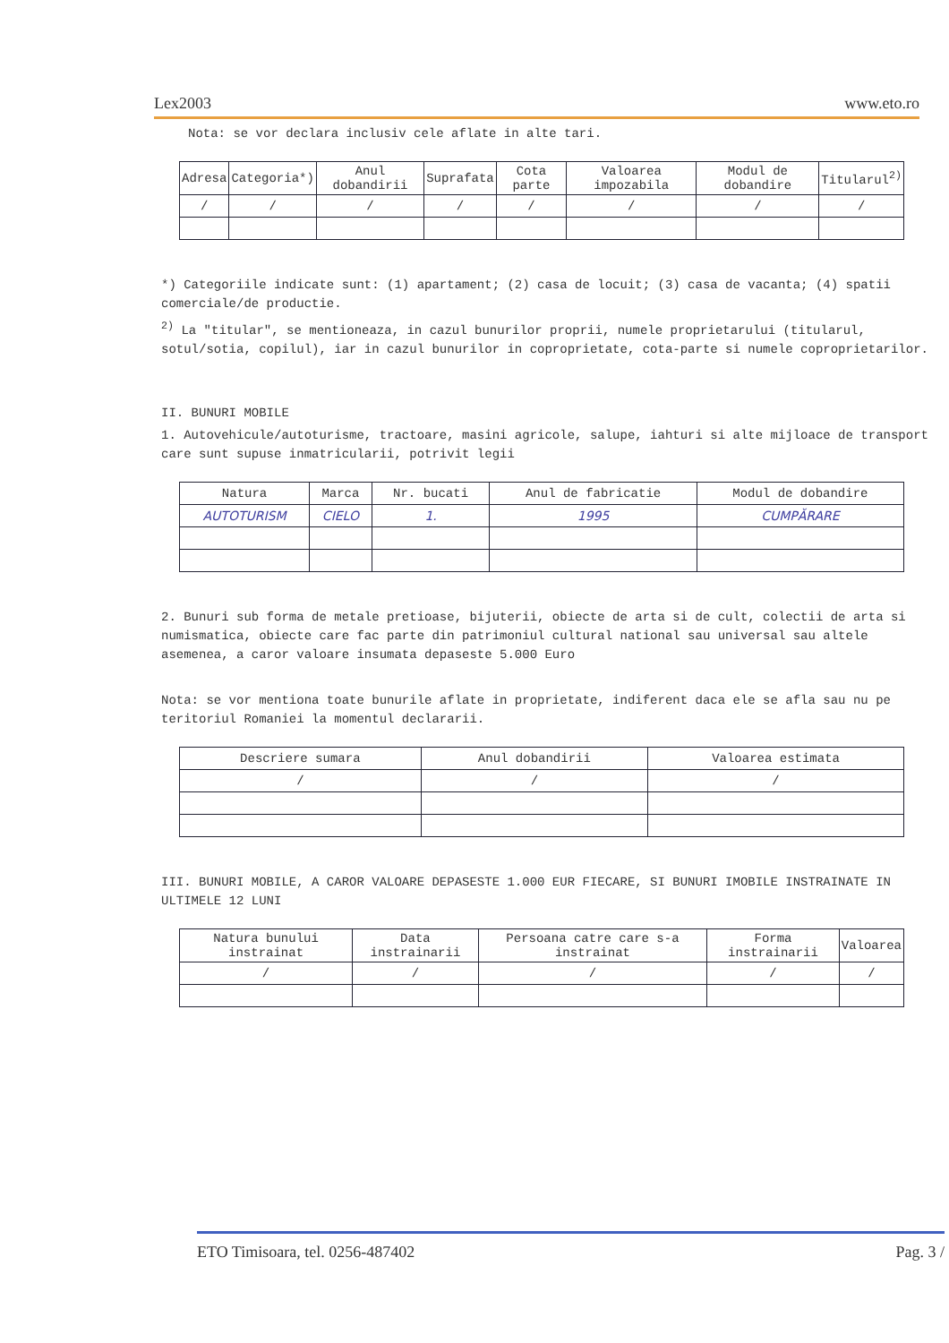Lex2003 www.eto.ro
Nota: se vor declara inclusiv cele aflate in alte tari.
| Adresa | Categoria*) | Anul dobandirii | Suprafata | Cota parte | Valoarea impozabila | Modul de dobandire | Titularul<sup>2)</sup> |
| --- | --- | --- | --- | --- | --- | --- | --- |
| / | / | / | / | / | / | / | / |
*) Categoriile indicate sunt: (1) apartament; (2) casa de locuit; (3) casa de vacanta; (4) spatii comerciale/de productie.
<sup>2)</sup> La "titular", se mentioneaza, in cazul bunurilor proprii, numele proprietarului (titularul, sotul/sotia, copilul), iar in cazul bunurilor in coproprietate, cota-parte si numele coproprietarilor.
II. BUNURI MOBILE
1. Autovehicule/autoturisme, tractoare, masini agricole, salupe, iahturi si alte mijloace de transport care sunt supuse inmatricularii, potrivit legii
| Natura | Marca | Nr. bucati | Anul de fabricatie | Modul de dobandire |
| --- | --- | --- | --- | --- |
| AUTOTURISM | CIELO | 1. | 1995 | CUMPĂRARE |
2. Bunuri sub forma de metale pretioase, bijuterii, obiecte de arta si de cult, colectii de arta si numismatica, obiecte care fac parte din patrimoniul cultural national sau universal sau altele asemenea, a caror valoare insumata depaseste 5.000 Euro
Nota: se vor mentiona toate bunurile aflate in proprietate, indiferent daca ele se afla sau nu pe teritoriul Romaniei la momentul declararii.
| Descriere sumara | Anul dobandirii | Valoarea estimata |
| --- | --- | --- |
| / | / | / |
III. BUNURI MOBILE, A CAROR VALOARE DEPASESTE 1.000 EUR FIECARE, SI BUNURI IMOBILE INSTRAINATE IN ULTIMELE 12 LUNI
| Natura bunului instrainat | Data instrainarii | Persoana catre care s-a instrainat | Forma instrainarii | Valoarea |
| --- | --- | --- | --- | --- |
| / | / | / | / | / |
ETO Timisoara, tel. 0256-487402 Pag. 3 /